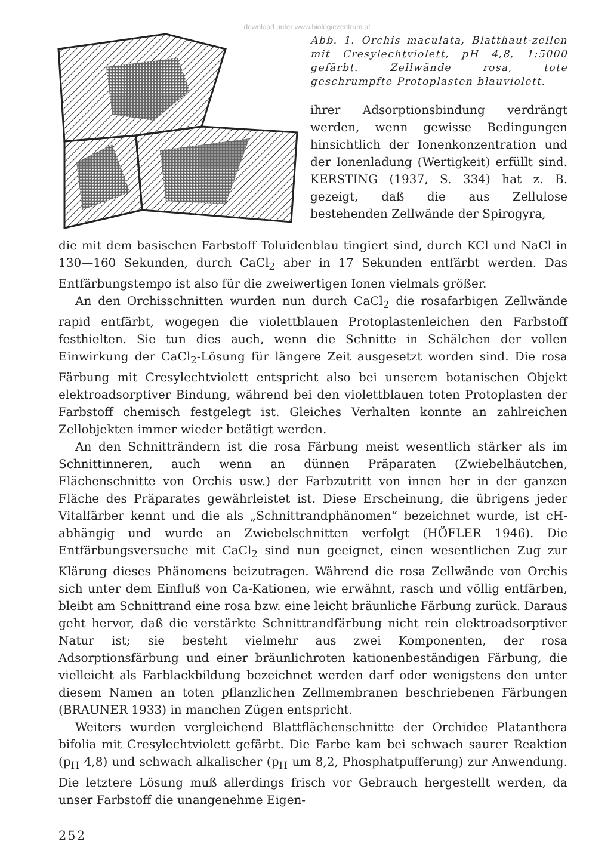download unter www.biologiezentrum.at
Abb. 1. Orchis maculata, Blatthaut-zellen mit Cresylechtviolett, pH 4,8, 1:5000 gefärbt. Zellwände rosa, tote geschrumpfte Protoplasten blauviolett.
ihrer Adsorptionsbindung verdrängt werden, wenn gewisse Bedingungen hinsichtlich der Ionenkonzentration und der Ionenladung (Wertigkeit) erfüllt sind. KERSTING (1937, S. 334) hat z. B. gezeigt, daß die aus Zellulose bestehenden Zellwände der Spirogyra,
die mit dem basischen Farbstoff Toluidenblau tingiert sind, durch KCl und NaCl in 130—160 Sekunden, durch CaCl<sub>2</sub> aber in 17 Sekunden entfärbt werden. Das Entfärbungstempo ist also für die zweiwertigen Ionen vielmals größer.
An den Orchisschnitten wurden nun durch CaCl<sub>2</sub> die rosafarbigen Zellwände rapid entfärbt, wogegen die violettblauen Protoplastenleichen den Farbstoff festhielten. Sie tun dies auch, wenn die Schnitte in Schälchen der vollen Einwirkung der CaCl<sub>2</sub>-Lösung für längere Zeit ausgesetzt worden sind. Die rosa Färbung mit Cresylechtviolett entspricht also bei unserem botanischen Objekt elektroadsorptiver Bindung, während bei den violettblauen toten Protoplasten der Farbstoff chemisch festgelegt ist. Gleiches Verhalten konnte an zahlreichen Zellobjekten immer wieder betätigt werden.
An den Schnitträndern ist die rosa Färbung meist wesentlich stärker als im Schnittinneren, auch wenn an dünnen Präparaten (Zwiebelhäutchen, Flächenschnitte von Orchis usw.) der Farbzutritt von innen her in der ganzen Fläche des Präparates gewährleistet ist. Diese Erscheinung, die übrigens jeder Vitalfärber kennt und die als „Schnittrandphänomen“ bezeichnet wurde, ist cH-abhängig und wurde an Zwiebelschnitten verfolgt (HÖFLER 1946). Die Entfärbungsversuche mit CaCl<sub>2</sub> sind nun geeignet, einen wesentlichen Zug zur Klärung dieses Phänomens beizutragen. Während die rosa Zellwände von Orchis sich unter dem Einfluß von Ca-Kationen, wie erwähnt, rasch und völlig entfärben, bleibt am Schnittrand eine rosa bzw. eine leicht bräunliche Färbung zurück. Daraus geht hervor, daß die verstärkte Schnittrandfärbung nicht rein elektroadsorptiver Natur ist; sie besteht vielmehr aus zwei Komponenten, der rosa Adsorptionsfärbung und einer bräunlichroten kationenbeständigen Färbung, die vielleicht als Farblackbildung bezeichnet werden darf oder wenigstens den unter diesem Namen an toten pflanzlichen Zellmembranen beschriebenen Färbungen (BRAUNER 1933) in manchen Zügen entspricht.
Weiters wurden vergleichend Blattflächenschnitte der Orchidee Platanthera bifolia mit Cresylechtviolett gefärbt. Die Farbe kam bei schwach saurer Reaktion (p<sub>H</sub> 4,8) und schwach alkalischer (p<sub>H</sub> um 8,2, Phosphatpufferung) zur Anwendung. Die letztere Lösung muß allerdings frisch vor Gebrauch hergestellt werden, da unser Farbstoff die unangenehme Eigen-
252